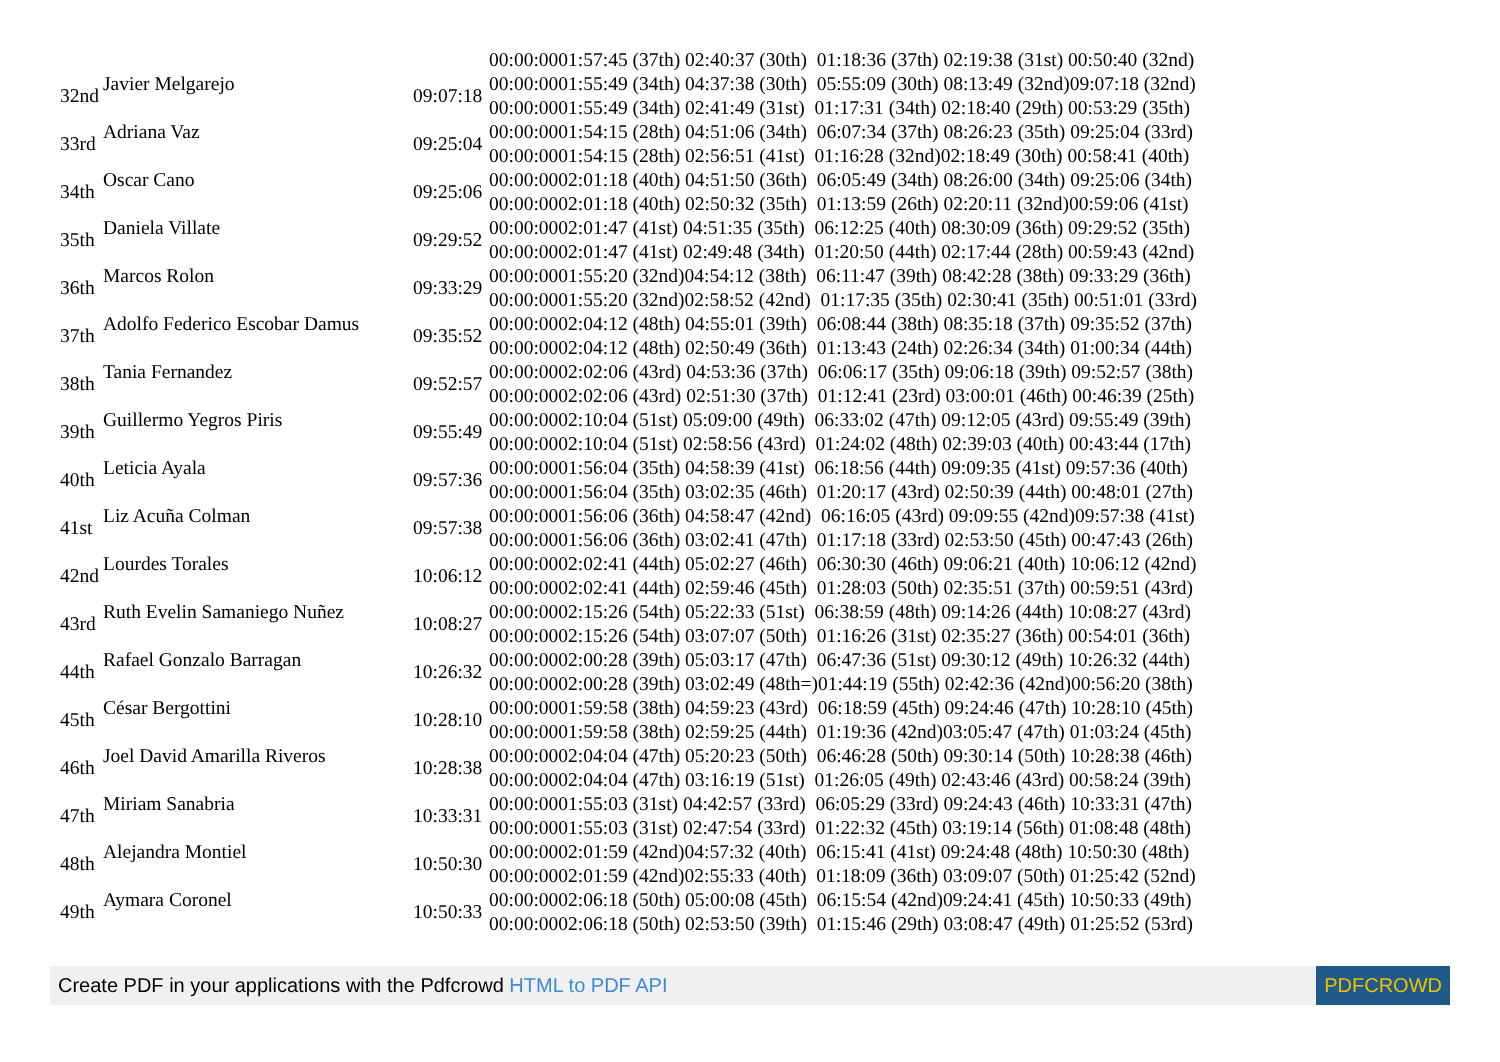| | | | 00:00:0001:57:45 (37th) 02:40:37 (30th) 01:18:36 (37th) 02:19:38 (31st) 00:50:40 (32nd) |
| 32nd | Javier Melgarejo | 09:07:18 | 00:00:0001:55:49 (34th) 04:37:38 (30th) 05:55:09 (30th) 08:13:49 (32nd)09:07:18 (32nd) 00:00:0001:55:49 (34th) 02:41:49 (31st) 01:17:31 (34th) 02:18:40 (29th) 00:53:29 (35th) |
| 33rd | Adriana Vaz | 09:25:04 | 00:00:0001:54:15 (28th) 04:51:06 (34th) 06:07:34 (37th) 08:26:23 (35th) 09:25:04 (33rd) 00:00:0001:54:15 (28th) 02:56:51 (41st) 01:16:28 (32nd)02:18:49 (30th) 00:58:41 (40th) |
| 34th | Oscar Cano | 09:25:06 | 00:00:0002:01:18 (40th) 04:51:50 (36th) 06:05:49 (34th) 08:26:00 (34th) 09:25:06 (34th) 00:00:0002:01:18 (40th) 02:50:32 (35th) 01:13:59 (26th) 02:20:11 (32nd)00:59:06 (41st) |
| 35th | Daniela Villate | 09:29:52 | 00:00:0002:01:47 (41st) 04:51:35 (35th) 06:12:25 (40th) 08:30:09 (36th) 09:29:52 (35th) 00:00:0002:01:47 (41st) 02:49:48 (34th) 01:20:50 (44th) 02:17:44 (28th) 00:59:43 (42nd) |
| 36th | Marcos Rolon | 09:33:29 | 00:00:0001:55:20 (32nd)04:54:12 (38th) 06:11:47 (39th) 08:42:28 (38th) 09:33:29 (36th) 00:00:0001:55:20 (32nd)02:58:52 (42nd) 01:17:35 (35th) 02:30:41 (35th) 00:51:01 (33rd) |
| 37th | Adolfo Federico Escobar Damus | 09:35:52 | 00:00:0002:04:12 (48th) 04:55:01 (39th) 06:08:44 (38th) 08:35:18 (37th) 09:35:52 (37th) 00:00:0002:04:12 (48th) 02:50:49 (36th) 01:13:43 (24th) 02:26:34 (34th) 01:00:34 (44th) |
| 38th | Tania Fernandez | 09:52:57 | 00:00:0002:02:06 (43rd) 04:53:36 (37th) 06:06:17 (35th) 09:06:18 (39th) 09:52:57 (38th) 00:00:0002:02:06 (43rd) 02:51:30 (37th) 01:12:41 (23rd) 03:00:01 (46th) 00:46:39 (25th) |
| 39th | Guillermo Yegros Piris | 09:55:49 | 00:00:0002:10:04 (51st) 05:09:00 (49th) 06:33:02 (47th) 09:12:05 (43rd) 09:55:49 (39th) 00:00:0002:10:04 (51st) 02:58:56 (43rd) 01:24:02 (48th) 02:39:03 (40th) 00:43:44 (17th) |
| 40th | Leticia Ayala | 09:57:36 | 00:00:0001:56:04 (35th) 04:58:39 (41st) 06:18:56 (44th) 09:09:35 (41st) 09:57:36 (40th) 00:00:0001:56:04 (35th) 03:02:35 (46th) 01:20:17 (43rd) 02:50:39 (44th) 00:48:01 (27th) |
| 41st | Liz Acuña Colman | 09:57:38 | 00:00:0001:56:06 (36th) 04:58:47 (42nd) 06:16:05 (43rd) 09:09:55 (42nd)09:57:38 (41st) 00:00:0001:56:06 (36th) 03:02:41 (47th) 01:17:18 (33rd) 02:53:50 (45th) 00:47:43 (26th) |
| 42nd | Lourdes Torales | 10:06:12 | 00:00:0002:02:41 (44th) 05:02:27 (46th) 06:30:30 (46th) 09:06:21 (40th) 10:06:12 (42nd) 00:00:0002:02:41 (44th) 02:59:46 (45th) 01:28:03 (50th) 02:35:51 (37th) 00:59:51 (43rd) |
| 43rd | Ruth Evelin Samaniego Nuñez | 10:08:27 | 00:00:0002:15:26 (54th) 05:22:33 (51st) 06:38:59 (48th) 09:14:26 (44th) 10:08:27 (43rd) 00:00:0002:15:26 (54th) 03:07:07 (50th) 01:16:26 (31st) 02:35:27 (36th) 00:54:01 (36th) |
| 44th | Rafael Gonzalo Barragan | 10:26:32 | 00:00:0002:00:28 (39th) 05:03:17 (47th) 06:47:36 (51st) 09:30:12 (49th) 10:26:32 (44th) 00:00:0002:00:28 (39th) 03:02:49 (48th=)01:44:19 (55th) 02:42:36 (42nd)00:56:20 (38th) |
| 45th | César Bergottini | 10:28:10 | 00:00:0001:59:58 (38th) 04:59:23 (43rd) 06:18:59 (45th) 09:24:46 (47th) 10:28:10 (45th) 00:00:0001:59:58 (38th) 02:59:25 (44th) 01:19:36 (42nd)03:05:47 (47th) 01:03:24 (45th) |
| 46th | Joel David Amarilla Riveros | 10:28:38 | 00:00:0002:04:04 (47th) 05:20:23 (50th) 06:46:28 (50th) 09:30:14 (50th) 10:28:38 (46th) 00:00:0002:04:04 (47th) 03:16:19 (51st) 01:26:05 (49th) 02:43:46 (43rd) 00:58:24 (39th) |
| 47th | Miriam Sanabria | 10:33:31 | 00:00:0001:55:03 (31st) 04:42:57 (33rd) 06:05:29 (33rd) 09:24:43 (46th) 10:33:31 (47th) 00:00:0001:55:03 (31st) 02:47:54 (33rd) 01:22:32 (45th) 03:19:14 (56th) 01:08:48 (48th) |
| 48th | Alejandra Montiel | 10:50:30 | 00:00:0002:01:59 (42nd)04:57:32 (40th) 06:15:41 (41st) 09:24:48 (48th) 10:50:30 (48th) 00:00:0002:01:59 (42nd)02:55:33 (40th) 01:18:09 (36th) 03:09:07 (50th) 01:25:42 (52nd) |
| 49th | Aymara Coronel | 10:50:33 | 00:00:0002:06:18 (50th) 05:00:08 (45th) 06:15:54 (42nd)09:24:41 (45th) 10:50:33 (49th) 00:00:0002:06:18 (50th) 02:53:50 (39th) 01:15:46 (29th) 03:08:47 (49th) 01:25:52 (53rd) |
Create PDF in your applications with the Pdfcrowd HTML to PDF API PDFCROWD